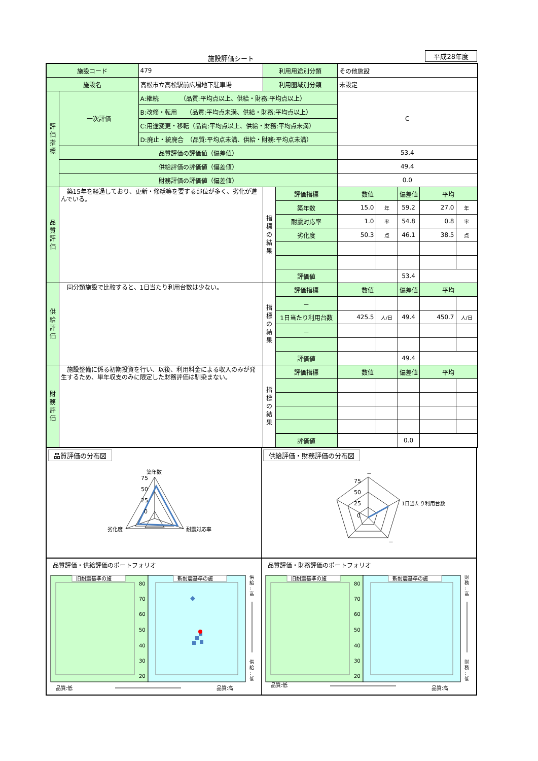施設評価シート 平成28年度
| 施設コード | | 479 | 利用用途別分類 | | その他施設 | | | | |
| 施設名 | | 高松市立高松駅前広場地下駐車場 | 利用圏域別分類 | | 未設定 | | | | |
| 評 価 指 標 | 一次評価 | A:継続 （品質:平均点以上、供給・財務:平均点以上） | | | C | | | | |
| | | B:改修・転用 （品質:平均点未満、供給・財務:平均点以上） | | | | | | | |
| | | C:用途変更・移転（品質:平均点以上、供給・財務:平均点未満） | | | | | | | |
| | | D:廃止・統廃合 （品質:平均点未満、供給・財務:平均点未満） | | | | | | | |
| | 品質評価の評価値（偏差値） | | | | 53.4 | | | | |
| | 供給評価の評価値（偏差値） | | | | 49.4 | | | | |
| | 財務評価の評価値（偏差値） | | | | 0.0 | | | | |
| 品 質 評 価 | 築15年を経過しており、更新・修繕等を要する部位が多く、劣化が進んでいる。 | | 指 標 の 結 果 | 評価指標 | 数値 | | 偏差値 | 平均 | |
| | | | | 築年数 | 15.0 | 年 | 59.2 | 27.0 | 年 |
| | | | | 耐震対応率 | 1.0 | 率 | 54.8 | 0.8 | 率 |
| | | | | 劣化度 | 50.3 | 点 | 46.1 | 38.5 | 点 |
| | | | | 評価値 | | | 53.4 | | |
| 供 給 評 価 | 同分類施設で比較すると、1日当たり利用台数は少ない。 | | 指 標 の 結 果 | 評価指標 | 数値 | | 偏差値 | 平均 | |
| | | | | － | | | | | |
| | | | | 1日当たり利用台数 | 425.5 | 人/日 | 49.4 | 450.7 | 人/日 |
| | | | | － | | | | | |
| | | | | 評価値 | | | 49.4 | | |
| 財 務 評 価 | 施設整備に係る初期投資を行い、以後、利用料金による収入のみが発生するため、単年収支のみに限定した財務評価は馴染まない。 | | 指 標 の 結 果 | 評価指標 | 数値 | | 偏差値 | 平均 | |
| | | | | 評価値 | | | 0.0 | | |
品質評価の分布図
築年数
75
50
25
0
劣化度
耐震対応率
供給評価・財務評価の分布図
－
75
50
25
0
1日当たり利用台数
－
品質評価・供給評価のポートフォリオ
旧耐震基準の施
新耐震基準の施
80
70
60
50
40
30
20
供
給
:
高
供
給
:
低
品質:低
品質:高
品質評価・財務評価のポートフォリオ
旧耐震基準の施
新耐震基準の施
80
70
60
50
40
30
20
財
務
:
高
財
務
:
低
品質:低
品質:高